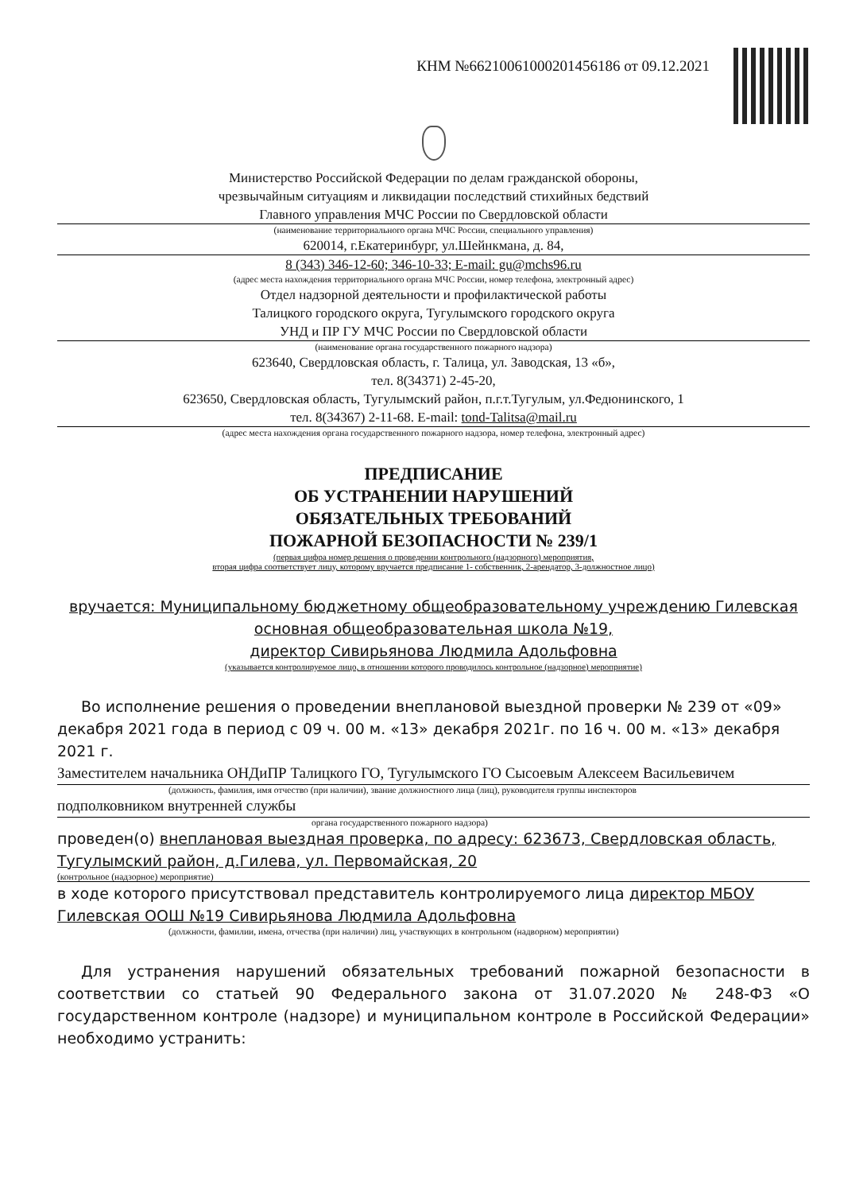КНМ №66210061000201456186 от 09.12.2021
Министерство Российской Федерации по делам гражданской обороны,
чрезвычайным ситуациям и ликвидации последствий стихийных бедствий
Главного управления МЧС России по Свердловской области
(наименование территориального органа МЧС России, специального управления)
620014, г.Екатеринбург, ул.Шейнкмана, д. 84,
8 (343) 346-12-60; 346-10-33; E-mail: gu@mchs96.ru
(адрес места нахождения территориального органа МЧС России, номер телефона, электронный адрес)
Отдел надзорной деятельности и профилактической работы
Талицкого городского округа, Тугулымского городского округа
УНД и ПР ГУ МЧС России по Свердловской области
(наименование органа государственного пожарного надзора)
623640, Свердловская область, г. Талица, ул. Заводская, 13 «б»,
тел. 8(34371) 2-45-20,
623650, Свердловская область, Тугулымский район, п.г.т.Тугулым, ул.Федюнинского, 1
тел. 8(34367) 2-11-68. E-mail: tond-Talitsa@mail.ru
(адрес места нахождения органа государственного пожарного надзора, номер телефона, электронный адрес)
ПРЕДПИСАНИЕ
ОБ УСТРАНЕНИИ НАРУШЕНИЙ
ОБЯЗАТЕЛЬНЫХ ТРЕБОВАНИЙ
ПОЖАРНОЙ БЕЗОПАСНОСТИ № 239/1
(первая цифра номер решения о проведении контрольного (надзорного) мероприятия,
вторая цифра соответствует лицу, которому вручается предписание 1- собственник, 2-арендатор, 3-должностное лицо)
вручается: Муниципальному бюджетному общеобразовательному учреждению Гилевская основная общеобразовательная школа №19,
директор Сивирьянова Людмила Адольфовна
(указывается контролируемое лицо, в отношении которого проводилось контрольное (надзорное) мероприятие)
Во исполнение решения о проведении внеплановой выездной проверки № 239 от «09» декабря 2021 года в период с 09 ч. 00 м. «13» декабря 2021г. по 16 ч. 00 м. «13» декабря 2021 г.
Заместителем начальника ОНДиПР Талицкого ГО, Тугулымского ГО Сысоевым Алексеем Васильевичем
(должность, фамилия, имя отчество (при наличии), звание должностного лица (лиц), руководителя группы инспекторов
подполковником внутренней службы
органа государственного пожарного надзора)
проведен(о) внеплановая выездная проверка, по адресу: 623673, Свердловская область, Тугулымский район, д.Гилева, ул. Первомайская, 20
(контрольное (надзорное) мероприятие)
в ходе которого присутствовал представитель контролируемого лица директор МБОУ Гилевская ООШ №19 Сивирьянова Людмила Адольфовна
(должности, фамилии, имена, отчества (при наличии) лиц, участвующих в контрольном (надворном) мероприятии)
Для устранения нарушений обязательных требований пожарной безопасности в соответствии со статьей 90 Федерального закона от 31.07.2020 № 248-ФЗ «О государственном контроле (надзоре) и муниципальном контроле в Российской Федерации» необходимо устранить: